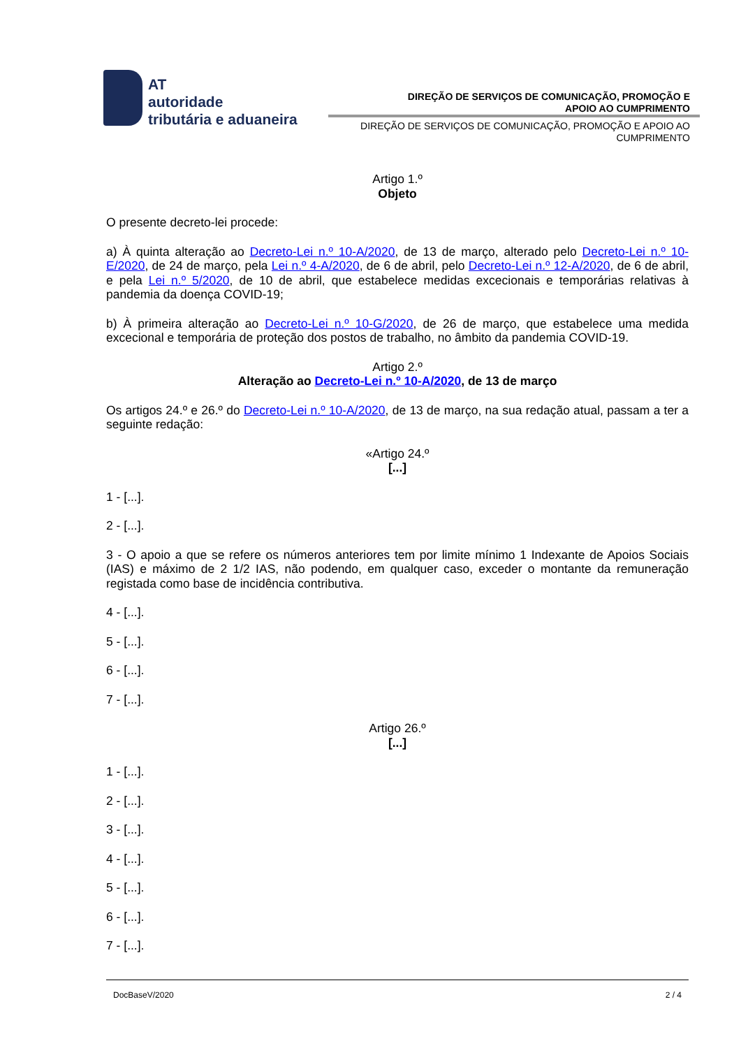AT
autoridade
tributária e aduaneira
DIREÇÃO DE SERVIÇOS DE COMUNICAÇÃO, PROMOÇÃO E
APOIO AO CUMPRIMENTO
DIREÇÃO DE SERVIÇOS DE COMUNICAÇÃO, PROMOÇÃO E APOIO AO CUMPRIMENTO
Artigo 1.º
Objeto
O presente decreto-lei procede:
a) À quinta alteração ao Decreto-Lei n.º 10-A/2020, de 13 de março, alterado pelo Decreto-Lei n.º 10-E/2020, de 24 de março, pela Lei n.º 4-A/2020, de 6 de abril, pelo Decreto-Lei n.º 12-A/2020, de 6 de abril, e pela Lei n.º 5/2020, de 10 de abril, que estabelece medidas excecionais e temporárias relativas à pandemia da doença COVID-19;
b) À primeira alteração ao Decreto-Lei n.º 10-G/2020, de 26 de março, que estabelece uma medida excecional e temporária de proteção dos postos de trabalho, no âmbito da pandemia COVID-19.
Artigo 2.º
Alteração ao Decreto-Lei n.º 10-A/2020, de 13 de março
Os artigos 24.º e 26.º do Decreto-Lei n.º 10-A/2020, de 13 de março, na sua redação atual, passam a ter a seguinte redação:
«Artigo 24.º
[...]
1 - [...].
2 - [...].
3 - O apoio a que se refere os números anteriores tem por limite mínimo 1 Indexante de Apoios Sociais (IAS) e máximo de 2 1/2 IAS, não podendo, em qualquer caso, exceder o montante da remuneração registada como base de incidência contributiva.
4 - [...].
5 - [...].
6 - [...].
7 - [...].
Artigo 26.º
[...]
1 - [...].
2 - [...].
3 - [...].
4 - [...].
5 - [...].
6 - [...].
7 - [...].
DocBaseV/2020 2 / 4